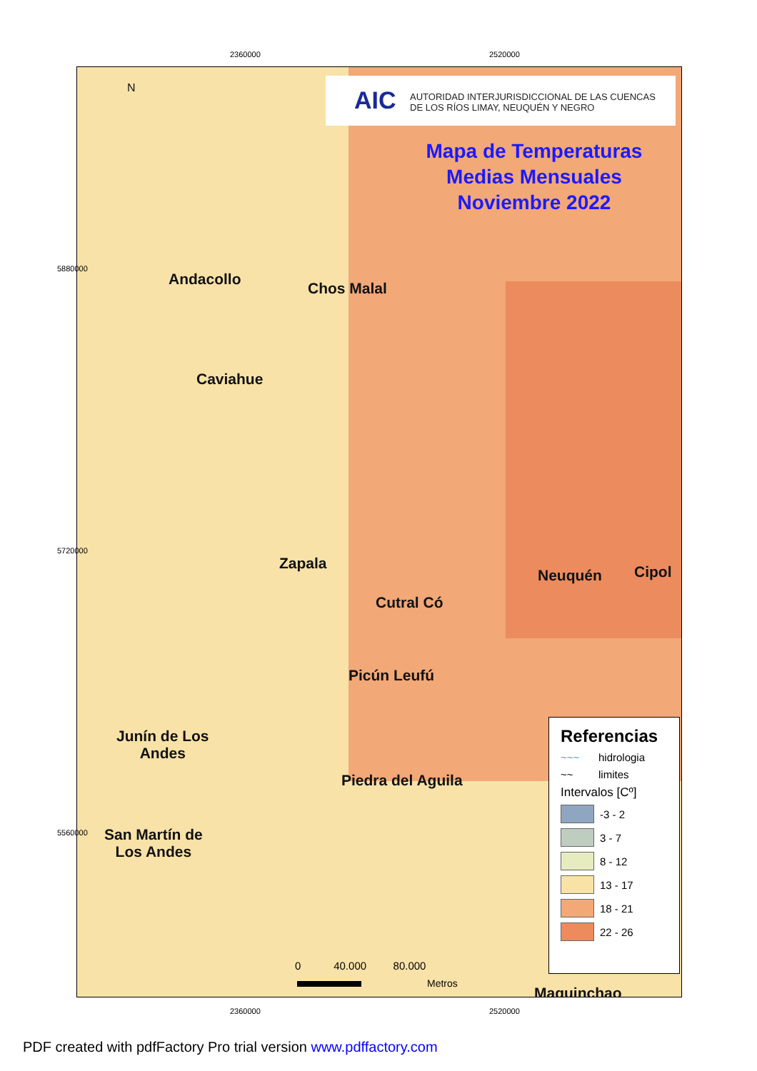2360000 2520000
AIC
AUTORIDAD INTERJURISDICCIONAL DE LAS CUENCAS
DE LOS RÍOS LIMAY, NEUQUÉN Y NEGRO
Mapa de Temperaturas
Medias Mensuales
Noviembre 2022
N
Andacollo
Chos Malal
Caviahue
Zapala
Neuquén Cipol
Cutral Có
Picún Leufú
Junín de Los
Andes
Piedra del Aguila
San Martín de
Los Andes
Maquinchao
0 40.000 80.000
Metros
Referencias
~~~ hidrologia
~~ limites
Intervalos [Cº]
-3 - 2
3 - 7
8 - 12
13 - 17
18 - 21
22 - 26
2360000 2520000
5880000
5720000
5560000
PDF created with pdfFactory Pro trial version www.pdffactory.com